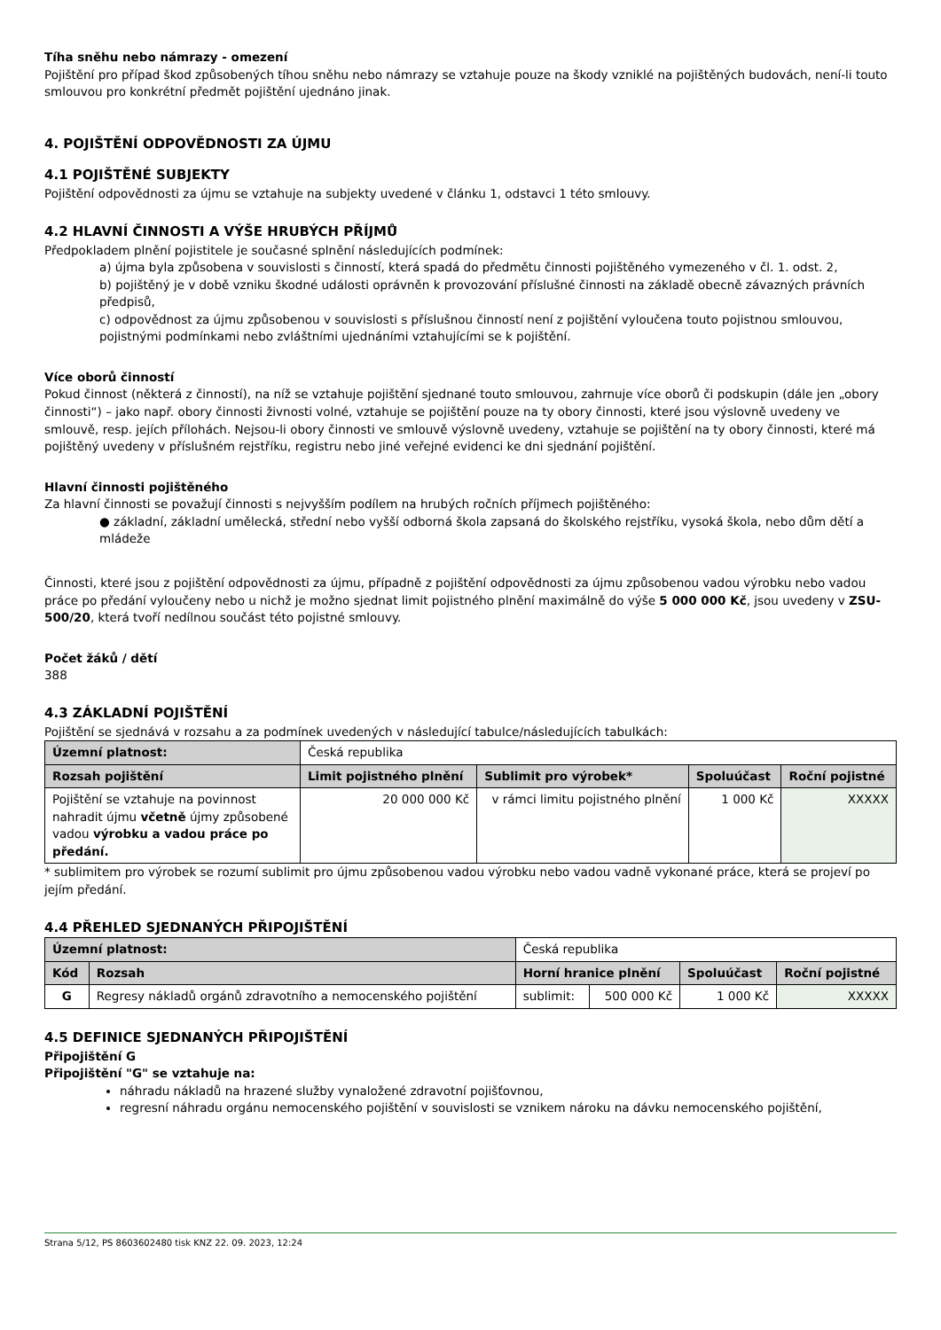Tíha sněhu nebo námrazy - omezení
Pojištění pro případ škod způsobených tíhou sněhu nebo námrazy se vztahuje pouze na škody vzniklé na pojištěných budovách, není-li touto smlouvou pro konkrétní předmět pojištění ujednáno jinak.
4. POJIŠTĚNÍ ODPOVĚDNOSTI ZA ÚJMU
4.1 POJIŠTĚNÉ SUBJEKTY
Pojištění odpovědnosti za újmu se vztahuje na subjekty uvedené v článku 1, odstavci 1 této smlouvy.
4.2 HLAVNÍ ČINNOSTI A VÝŠE HRUBÝCH PŘÍJMŮ
Předpokladem plnění pojistitele je současné splnění následujících podmínek:
a) újma byla způsobena v souvislosti s činností, která spadá do předmětu činnosti pojištěného vymezeného v čl. 1. odst. 2,
b) pojištěný je v době vzniku škodné události oprávněn k provozování příslušné činnosti na základě obecně závazných právních předpisů,
c) odpovědnost za újmu způsobenou v souvislosti s příslušnou činností není z pojištění vyloučena touto pojistnou smlouvou, pojistnými podmínkami nebo zvláštními ujednáními vztahujícími se k pojištění.
Více oborů činností
Pokud činnost (některá z činností), na níž se vztahuje pojištění sjednané touto smlouvou, zahrnuje více oborů či podskupin (dále jen „obory činnosti“) – jako např. obory činnosti živnosti volné, vztahuje se pojištění pouze na ty obory činnosti, které jsou výslovně uvedeny ve smlouvě, resp. jejích přílohách. Nejsou-li obory činnosti ve smlouvě výslovně uvedeny, vztahuje se pojištění na ty obory činnosti, které má pojištěný uvedeny v příslušném rejstříku, registru nebo jiné veřejné evidenci ke dni sjednání pojištění.
Hlavní činnosti pojištěného
Za hlavní činnosti se považují činnosti s nejvyšším podílem na hrubých ročních příjmech pojištěného:
● základní, základní umělecká, střední nebo vyšší odborná škola zapsaná do školského rejstříku, vysoká škola, nebo dům dětí a mládeže
Činnosti, které jsou z pojištění odpovědnosti za újmu, případně z pojištění odpovědnosti za újmu způsobenou vadou výrobku nebo vadou práce po předání vyloučeny nebo u nichž je možno sjednat limit pojistného plnění maximálně do výše 5 000 000 Kč, jsou uvedeny v ZSU-500/20, která tvoří nedílnou součást této pojistné smlouvy.
Počet žáků / dětí
388
4.3 ZÁKLADNÍ POJIŠTĚNÍ
Pojištění se sjednává v rozsahu a za podmínek uvedených v následující tabulce/následujících tabulkách:
| Územní platnost: | Česká republika | | | |
| Rozsah pojištění | Limit pojistného plnění | Sublimit pro výrobek* | Spoluúčast | Roční pojistné |
| Pojištění se vztahuje na povinnost nahradit újmu včetně újmy způsobené vadou výrobku a vadou práce po předání. | 20 000 000 Kč | v rámci limitu pojistného plnění | 1 000 Kč | XXXXX |
* sublimitem pro výrobek se rozumí sublimit pro újmu způsobenou vadou výrobku nebo vadou vadně vykonané práce, která se projeví po jejím předání.
4.4 PŘEHLED SJEDNANÝCH PŘIPOJIŠTĚNÍ
| Územní platnost: | | Česká republika | | | |
| Kód | Rozsah | Horní hranice plnění | | Spoluúčast | Roční pojistné |
| G | Regresy nákladů orgánů zdravotního a nemocenského pojištění | sublimit: | 500 000 Kč | 1 000 Kč | XXXXX |
4.5 DEFINICE SJEDNANÝCH PŘIPOJIŠTĚNÍ
Připojištění G
Připojištění "G" se vztahuje na:
náhradu nákladů na hrazené služby vynaložené zdravotní pojišťovnou,
regresní náhradu orgánu nemocenského pojištění v souvislosti se vznikem nároku na dávku nemocenského pojištění,
Strana 5/12, PS 8603602480 tisk KNZ 22. 09. 2023, 12:24